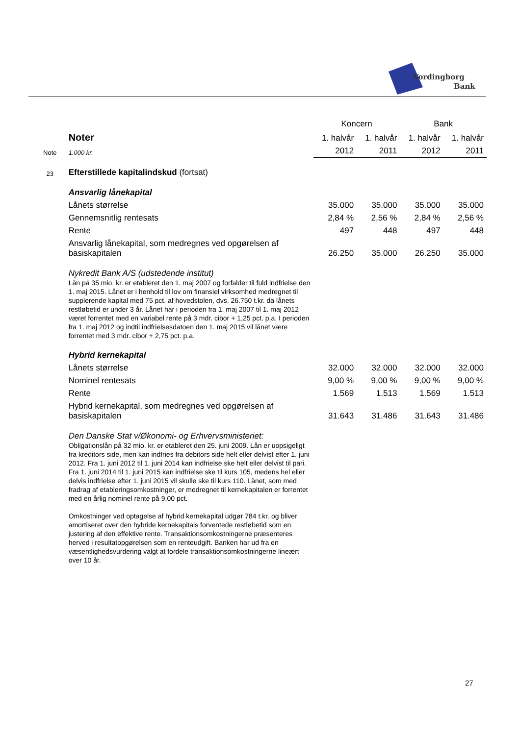Vordingborg
Bank
| | | Koncern | | Bank | |
| | Noter | 1. halvår | 1. halvår | 1. halvår | 1. halvår |
| Note | 1.000 kr. | 2012 | 2011 | 2012 | 2011 |
| 23 | Efterstillede kapitalindskud (fortsat) | | | | |
| | Ansvarlig lånekapital | | | | |
| | Lånets størrelse | 35.000 | 35.000 | 35.000 | 35.000 |
| | Gennemsnitlig rentesats | 2,84 % | 2,56 % | 2,84 % | 2,56 % |
| | Rente | 497 | 448 | 497 | 448 |
| | Ansvarlig lånekapital, som medregnes ved opgørelsen af basiskapitalen | 26.250 | 35.000 | 26.250 | 35.000 |
| | Nykredit Bank A/S (udstedende institut) Lån på 35 mio. kr. er etableret den 1. maj 2007 og forfalder til fuld indfrielse den 1. maj 2015. Lånet er i henhold til lov om finansiel virksomhed medregnet til supplerende kapital med 75 pct. af hovedstolen, dvs. 26.750 t.kr. da lånets restløbetid er under 3 år. Lånet har i perioden fra 1. maj 2007 til 1. maj 2012 været forrentet med en variabel rente på 3 mdr. cibor + 1,25 pct. p.a. I perioden fra 1. maj 2012 og indtil indfrielsesdatoen den 1. maj 2015 vil lånet være forrentet med 3 mdr. cibor + 2,75 pct. p.a. | | | | |
| | Hybrid kernekapital | | | | |
| | Lånets størrelse | 32.000 | 32.000 | 32.000 | 32.000 |
| | Nominel rentesats | 9,00 % | 9,00 % | 9,00 % | 9,00 % |
| | Rente | 1.569 | 1.513 | 1.569 | 1.513 |
| | Hybrid kernekapital, som medregnes ved opgørelsen af basiskapitalen | 31.643 | 31.486 | 31.643 | 31.486 |
| | Den Danske Stat v/Økonomi- og Erhvervsministeriet: Obligationslån på 32 mio. kr. er etableret den 25. juni 2009. Lån er uopsigeligt fra kreditors side, men kan indfries fra debitors side helt eller delvist efter 1. juni 2012. Fra 1. juni 2012 til 1. juni 2014 kan indfrielse ske helt eller delvist til pari. Fra 1. juni 2014 til 1. juni 2015 kan indfrielse ske til kurs 105, medens hel eller delvis indfrielse efter 1. juni 2015 vil skulle ske til kurs 110. Lånet, som med fradrag af etableringsomkostninger, er medregnet til kernekapitalen er forrentet med en årlig nominel rente på 9,00 pct. Omkostninger ved optagelse af hybrid kernekapital udgør 784 t.kr. og bliver amortiseret over den hybride kernekapitals forventede restløbetid som en justering af den effektive rente. Transaktionsomkostningerne præsenteres herved i resultatopgørelsen som en renteudgift. Banken har ud fra en væsentlighedsvurdering valgt at fordele transaktionsomkostningerne lineært over 10 år. | | | | |
27